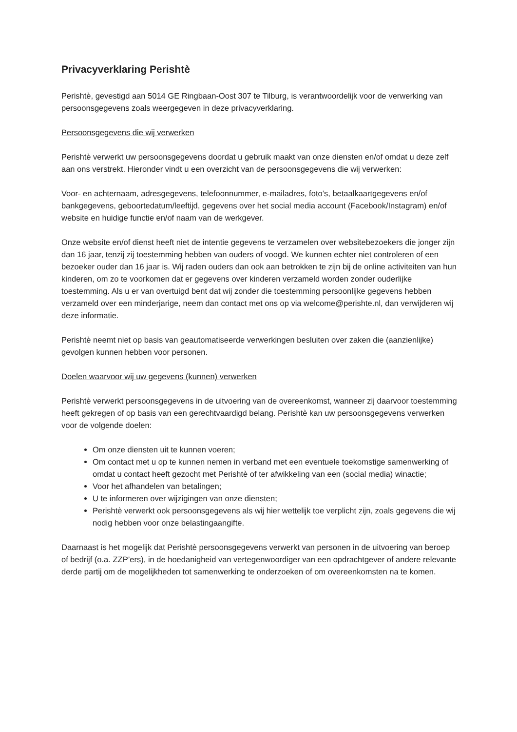Privacyverklaring Perishtè
Perishtè, gevestigd aan 5014 GE Ringbaan-Oost 307 te Tilburg, is verantwoordelijk voor de verwerking van persoonsgegevens zoals weergegeven in deze privacyverklaring.
Persoonsgegevens die wij verwerken
Perishtè verwerkt uw persoonsgegevens doordat u gebruik maakt van onze diensten en/of omdat u deze zelf aan ons verstrekt. Hieronder vindt u een overzicht van de persoonsgegevens die wij verwerken:
Voor- en achternaam, adresgegevens, telefoonnummer, e-mailadres, foto’s, betaalkaartgegevens en/of bankgegevens, geboortedatum/leeftijd, gegevens over het social media account (Facebook/Instagram) en/of website en huidige functie en/of naam van de werkgever.
Onze website en/of dienst heeft niet de intentie gegevens te verzamelen over websitebezoekers die jonger zijn dan 16 jaar, tenzij zij toestemming hebben van ouders of voogd. We kunnen echter niet controleren of een bezoeker ouder dan 16 jaar is. Wij raden ouders dan ook aan betrokken te zijn bij de online activiteiten van hun kinderen, om zo te voorkomen dat er gegevens over kinderen verzameld worden zonder ouderlijke toestemming. Als u er van overtuigd bent dat wij zonder die toestemming persoonlijke gegevens hebben verzameld over een minderjarige, neem dan contact met ons op via welcome@perishte.nl, dan verwijderen wij deze informatie.
Perishtè neemt niet op basis van geautomatiseerde verwerkingen besluiten over zaken die (aanzienlijke) gevolgen kunnen hebben voor personen.
Doelen waarvoor wij uw gegevens (kunnen) verwerken
Perishtè verwerkt persoonsgegevens in de uitvoering van de overeenkomst, wanneer zij daarvoor toestemming heeft gekregen of op basis van een gerechtvaardigd belang. Perishtè kan uw persoonsgegevens verwerken voor de volgende doelen:
Om onze diensten uit te kunnen voeren;
Om contact met u op te kunnen nemen in verband met een eventuele toekomstige samenwerking of omdat u contact heeft gezocht met Perishtè of ter afwikkeling van een (social media) winactie;
Voor het afhandelen van betalingen;
U te informeren over wijzigingen van onze diensten;
Perishtè verwerkt ook persoonsgegevens als wij hier wettelijk toe verplicht zijn, zoals gegevens die wij nodig hebben voor onze belastingaangifte.
Daarnaast is het mogelijk dat Perishtè persoonsgegevens verwerkt van personen in de uitvoering van beroep of bedrijf (o.a. ZZP’ers), in de hoedanigheid van vertegenwoordiger van een opdrachtgever of andere relevante derde partij om de mogelijkheden tot samenwerking te onderzoeken of om overeenkomsten na te komen.